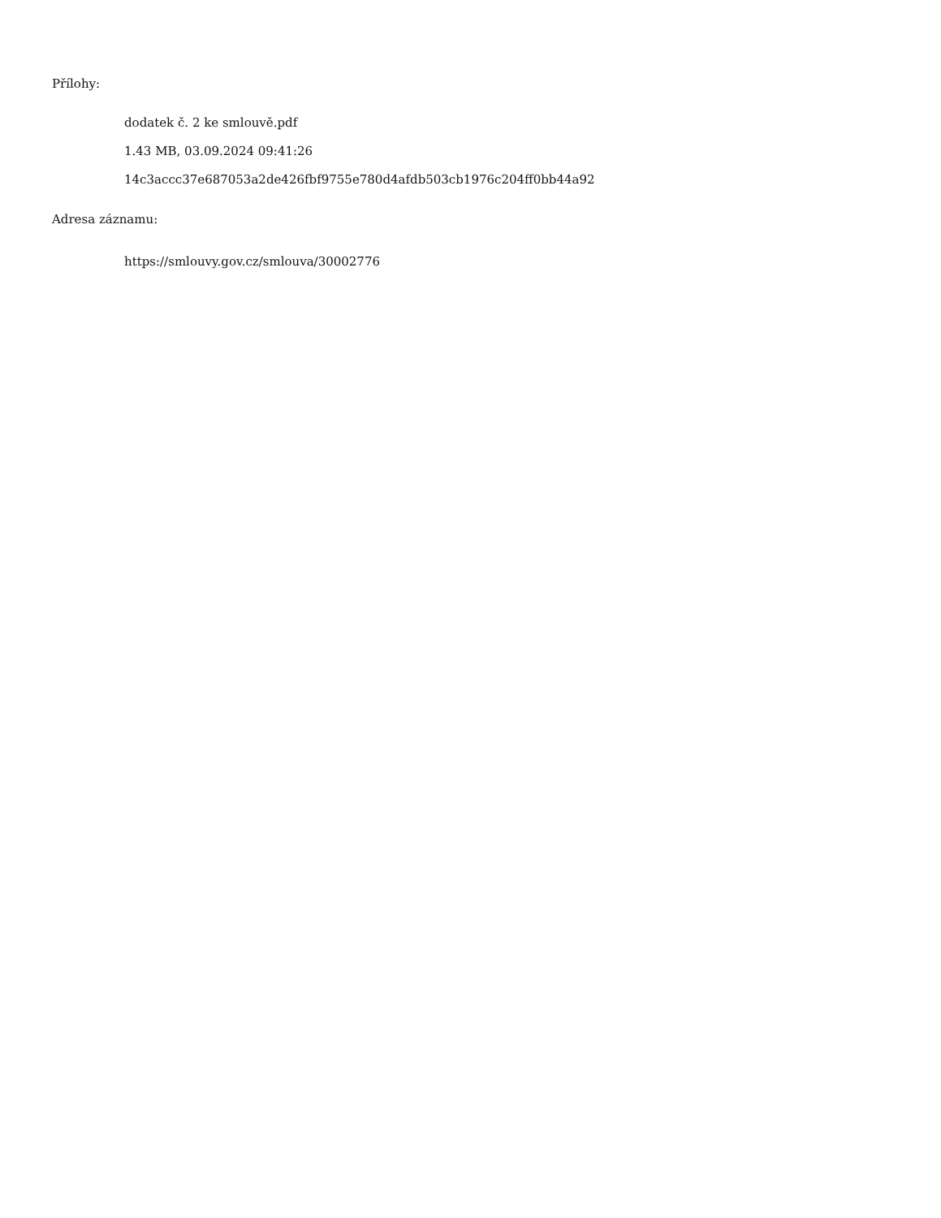Přílohy:
dodatek č. 2 ke smlouvě.pdf
1.43 MB, 03.09.2024 09:41:26
14c3accc37e687053a2de426fbf9755e780d4afdb503cb1976c204ff0bb44a92
Adresa záznamu:
https://smlouvy.gov.cz/smlouva/30002776